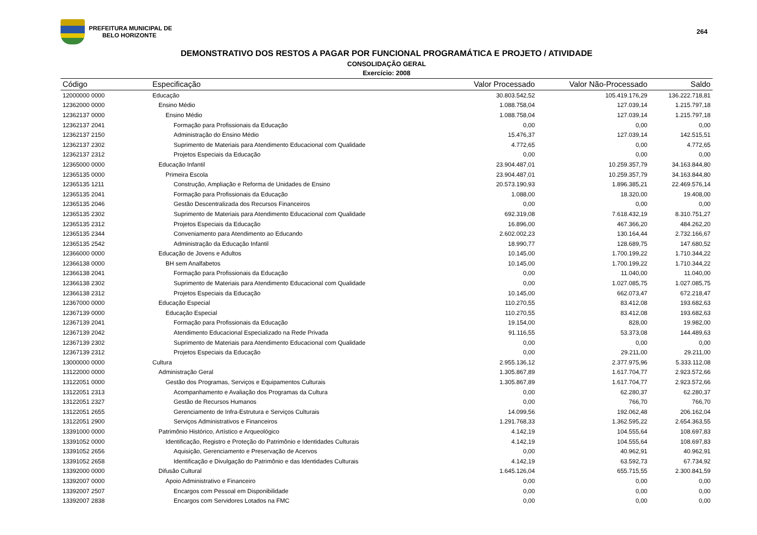PREFEITURA MUNICIPAL DE
BELO HORIZONTE
264
DEMONSTRATIVO DOS RESTOS A PAGAR POR FUNCIONAL PROGRAMÁTICA E PROJETO / ATIVIDADE
CONSOLIDAÇÃO GERAL
Exercício: 2008
| Código | Especificação | Valor Processado | Valor Não-Processado | Saldo |
| --- | --- | --- | --- | --- |
| 12000000 0000 | Educação | 30.803.542,52 | 105.419.176,29 | 136.222.718,81 |
| 12362000 0000 | Ensino Médio | 1.088.758,04 | 127.039,14 | 1.215.797,18 |
| 12362137 0000 | Ensino Médio | 1.088.758,04 | 127.039,14 | 1.215.797,18 |
| 12362137 2041 | Formação para Profissionais da Educação | 0,00 | 0,00 | 0,00 |
| 12362137 2150 | Administração do Ensino Médio | 15.476,37 | 127.039,14 | 142.515,51 |
| 12362137 2302 | Suprimento de Materiais para Atendimento Educacional com Qualidade | 4.772,65 | 0,00 | 4.772,65 |
| 12362137 2312 | Projetos Especiais da Educação | 0,00 | 0,00 | 0,00 |
| 12365000 0000 | Educação Infantil | 23.904.487,01 | 10.259.357,79 | 34.163.844,80 |
| 12365135 0000 | Primeira Escola | 23.904.487,01 | 10.259.357,79 | 34.163.844,80 |
| 12365135 1211 | Construção, Ampliação e Reforma de Unidades de Ensino | 20.573.190,93 | 1.896.385,21 | 22.469.576,14 |
| 12365135 2041 | Formação para Profissionais da Educação | 1.088,00 | 18.320,00 | 19.408,00 |
| 12365135 2046 | Gestão Descentralizada dos Recursos Financeiros | 0,00 | 0,00 | 0,00 |
| 12365135 2302 | Suprimento de Materiais para Atendimento Educacional com Qualidade | 692.319,08 | 7.618.432,19 | 8.310.751,27 |
| 12365135 2312 | Projetos Especiais da Educação | 16.896,00 | 467.366,20 | 484.262,20 |
| 12365135 2344 | Conveniamento para Atendimento ao Educando | 2.602.002,23 | 130.164,44 | 2.732.166,67 |
| 12365135 2542 | Administração da Educação Infantil | 18.990,77 | 128.689,75 | 147.680,52 |
| 12366000 0000 | Educação de Jovens e Adultos | 10.145,00 | 1.700.199,22 | 1.710.344,22 |
| 12366138 0000 | BH sem Analfabetos | 10.145,00 | 1.700.199,22 | 1.710.344,22 |
| 12366138 2041 | Formação para Profissionais da Educação | 0,00 | 11.040,00 | 11.040,00 |
| 12366138 2302 | Suprimento de Materiais para Atendimento Educacional com Qualidade | 0,00 | 1.027.085,75 | 1.027.085,75 |
| 12366138 2312 | Projetos Especiais da Educação | 10.145,00 | 662.073,47 | 672.218,47 |
| 12367000 0000 | Educação Especial | 110.270,55 | 83.412,08 | 193.682,63 |
| 12367139 0000 | Educação Especial | 110.270,55 | 83.412,08 | 193.682,63 |
| 12367139 2041 | Formação para Profissionais da Educação | 19.154,00 | 828,00 | 19.982,00 |
| 12367139 2042 | Atendimento Educacional Especializado na Rede Privada | 91.116,55 | 53.373,08 | 144.489,63 |
| 12367139 2302 | Suprimento de Materiais para Atendimento Educacional com Qualidade | 0,00 | 0,00 | 0,00 |
| 12367139 2312 | Projetos Especiais da Educação | 0,00 | 29.211,00 | 29.211,00 |
| 13000000 0000 | Cultura | 2.955.136,12 | 2.377.975,96 | 5.333.112,08 |
| 13122000 0000 | Administração Geral | 1.305.867,89 | 1.617.704,77 | 2.923.572,66 |
| 13122051 0000 | Gestão dos Programas, Serviços e Equipamentos Culturais | 1.305.867,89 | 1.617.704,77 | 2.923.572,66 |
| 13122051 2313 | Acompanhamento e Avaliação dos Programas da Cultura | 0,00 | 62.280,37 | 62.280,37 |
| 13122051 2327 | Gestão de Recursos Humanos | 0,00 | 766,70 | 766,70 |
| 13122051 2655 | Gerenciamento de Infra-Estrutura e Serviços Culturais | 14.099,56 | 192.062,48 | 206.162,04 |
| 13122051 2900 | Serviços Administrativos e Financeiros | 1.291.768,33 | 1.362.595,22 | 2.654.363,55 |
| 13391000 0000 | Patrimônio Histórico, Artístico e Arqueológico | 4.142,19 | 104.555,64 | 108.697,83 |
| 13391052 0000 | Identificação, Registro e Proteção do Patrimônio e Identidades Culturais | 4.142,19 | 104.555,64 | 108.697,83 |
| 13391052 2656 | Aquisição, Gerenciamento e Preservação de Acervos | 0,00 | 40.962,91 | 40.962,91 |
| 13391052 2658 | Identificação e Divulgação do Patrimônio e das Identidades Culturais | 4.142,19 | 63.592,73 | 67.734,92 |
| 13392000 0000 | Difusão Cultural | 1.645.126,04 | 655.715,55 | 2.300.841,59 |
| 13392007 0000 | Apoio Administrativo e Financeiro | 0,00 | 0,00 | 0,00 |
| 13392007 2507 | Encargos com Pessoal em Disponibilidade | 0,00 | 0,00 | 0,00 |
| 13392007 2838 | Encargos com Servidores Lotados na FMC | 0,00 | 0,00 | 0,00 |